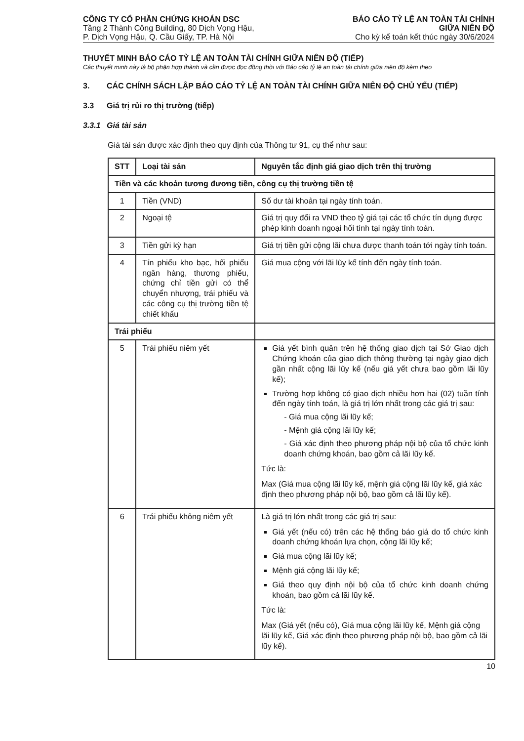CÔNG TY CỔ PHẦN CHỨNG KHOÁN DSC
Tầng 2 Thành Công Building, 80 Dịch Vọng Hậu,
P. Dịch Vọng Hậu, Q. Cầu Giấy, TP. Hà Nội
BÁO CÁO TỶ LỆ AN TOÀN TÀI CHÍNH
GIỮA NIÊN ĐỘ
Cho kỳ kế toán kết thúc ngày 30/6/2024
THUYẾT MINH BÁO CÁO TỶ LỆ AN TOÀN TÀI CHÍNH GIỮA NIÊN ĐỘ (TIẾP)
Các thuyết minh này là bộ phận hợp thành và cần được đọc đồng thời với Báo cáo tỷ lệ an toàn tài chính giữa niên độ kèm theo
3. CÁC CHÍNH SÁCH LẬP BÁO CÁO TỶ LỆ AN TOÀN TÀI CHÍNH GIỮA NIÊN ĐỘ CHỦ YẾU (TIẾP)
3.3 Giá trị rủi ro thị trường (tiếp)
3.3.1 Giá tài sản
Giá tài sản được xác định theo quy định của Thông tư 91, cụ thể như sau:
| STT | Loại tài sản | Nguyên tắc định giá giao dịch trên thị trường |
| --- | --- | --- |
| Tiền và các khoản tương đương tiền, công cụ thị trường tiền tệ | | |
| 1 | Tiền (VND) | Số dư tài khoản tại ngày tính toán. |
| 2 | Ngoại tệ | Giá trị quy đổi ra VND theo tỷ giá tại các tổ chức tín dụng được phép kinh doanh ngoại hối tính tại ngày tính toán. |
| 3 | Tiền gửi kỳ hạn | Giá trị tiền gửi cộng lãi chưa được thanh toán tới ngày tính toán. |
| 4 | Tín phiếu kho bạc, hối phiếu ngân hàng, thương phiếu, chứng chỉ tiền gửi có thể chuyển nhượng, trái phiếu và các công cụ thị trường tiền tệ chiết khấu | Giá mua cộng với lãi lũy kế tính đến ngày tính toán. |
| Trái phiếu | | |
| 5 | Trái phiếu niêm yết | Giá yết bình quân trên hệ thống giao dịch tại Sở Giao dịch Chứng khoán của giao dịch thông thường tại ngày giao dịch gần nhất cộng lãi lũy kế (nếu giá yết chưa bao gồm lãi lũy kế); Trường hợp không có giao dịch nhiều hơn hai (02) tuần tính đến ngày tính toán, là giá trị lớn nhất trong các giá trị sau: - Giá mua cộng lãi lũy kế; - Mệnh giá cộng lãi lũy kế; - Giá xác định theo phương pháp nội bộ của tổ chức kinh doanh chứng khoán, bao gồm cả lãi lũy kế. Tức là: Max (Giá mua cộng lãi lũy kế, mệnh giá cộng lãi lũy kế, giá xác định theo phương pháp nội bộ, bao gồm cả lãi lũy kế). |
| 6 | Trái phiếu không niêm yết | Là giá trị lớn nhất trong các giá trị sau: Giá yết (nếu có) trên các hệ thống báo giá do tổ chức kinh doanh chứng khoán lựa chọn, cộng lãi lũy kế; Giá mua cộng lãi lũy kế; Mệnh giá cộng lãi lũy kế; Giá theo quy định nội bộ của tổ chức kinh doanh chứng khoán, bao gồm cả lãi lũy kế. Tức là: Max (Giá yết (nếu có), Giá mua cộng lãi lũy kế, Mệnh giá cộng lãi lũy kế, Giá xác định theo phương pháp nội bộ, bao gồm cả lãi lũy kế). |
10